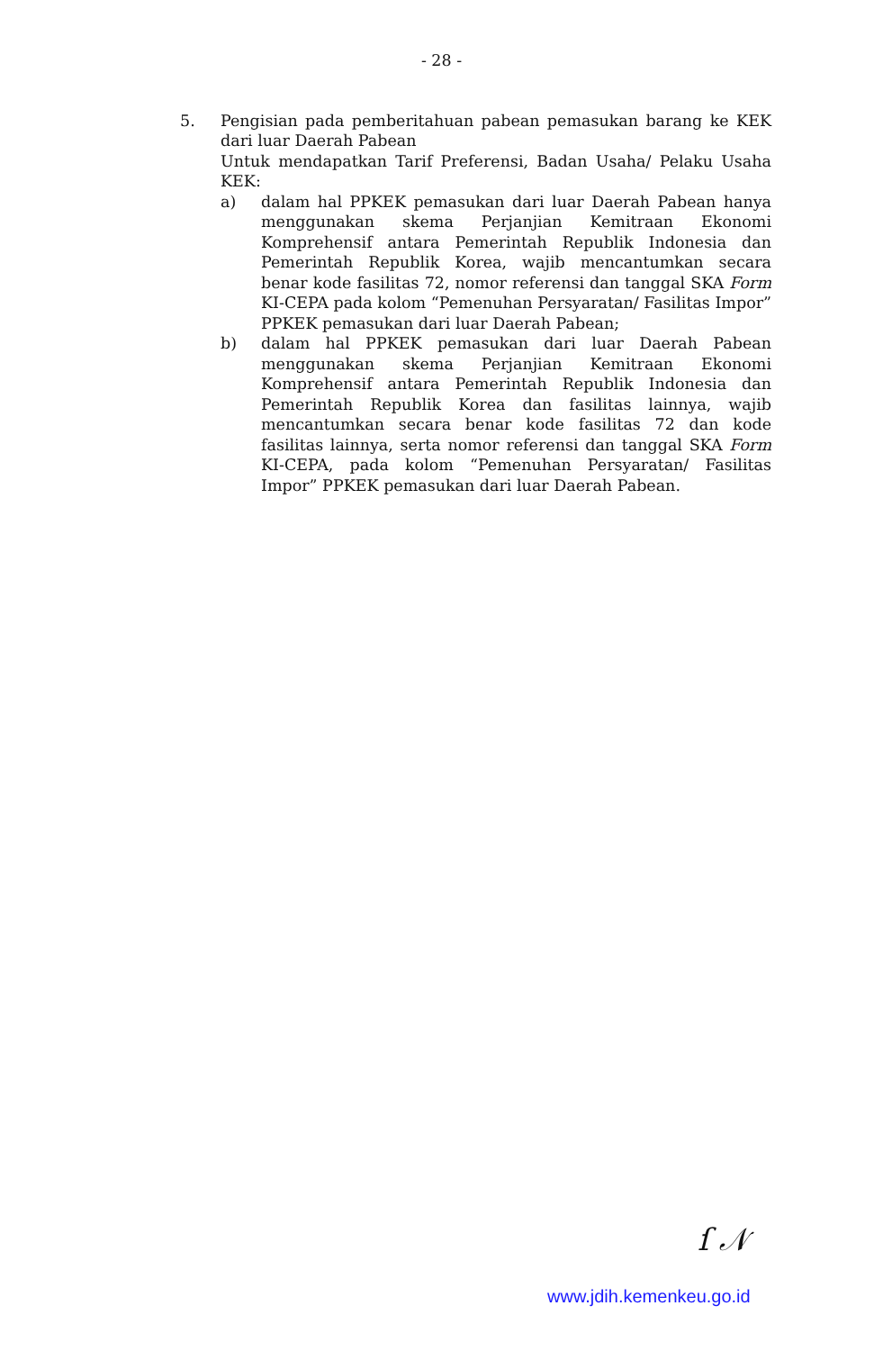- 28 -
5. Pengisian pada pemberitahuan pabean pemasukan barang ke KEK dari luar Daerah Pabean
Untuk mendapatkan Tarif Preferensi, Badan Usaha/ Pelaku Usaha KEK:
a) dalam hal PPKEK pemasukan dari luar Daerah Pabean hanya menggunakan skema Perjanjian Kemitraan Ekonomi Komprehensif antara Pemerintah Republik Indonesia dan Pemerintah Republik Korea, wajib mencantumkan secara benar kode fasilitas 72, nomor referensi dan tanggal SKA Form KI-CEPA pada kolom “Pemenuhan Persyaratan/ Fasilitas Impor” PPKEK pemasukan dari luar Daerah Pabean;
b) dalam hal PPKEK pemasukan dari luar Daerah Pabean menggunakan skema Perjanjian Kemitraan Ekonomi Komprehensif antara Pemerintah Republik Indonesia dan Pemerintah Republik Korea dan fasilitas lainnya, wajib mencantumkan secara benar kode fasilitas 72 dan kode fasilitas lainnya, serta nomor referensi dan tanggal SKA Form KI-CEPA, pada kolom “Pemenuhan Persyaratan/ Fasilitas Impor” PPKEK pemasukan dari luar Daerah Pabean.
ſ 𝒩
www.jdih.kemenkeu.go.id